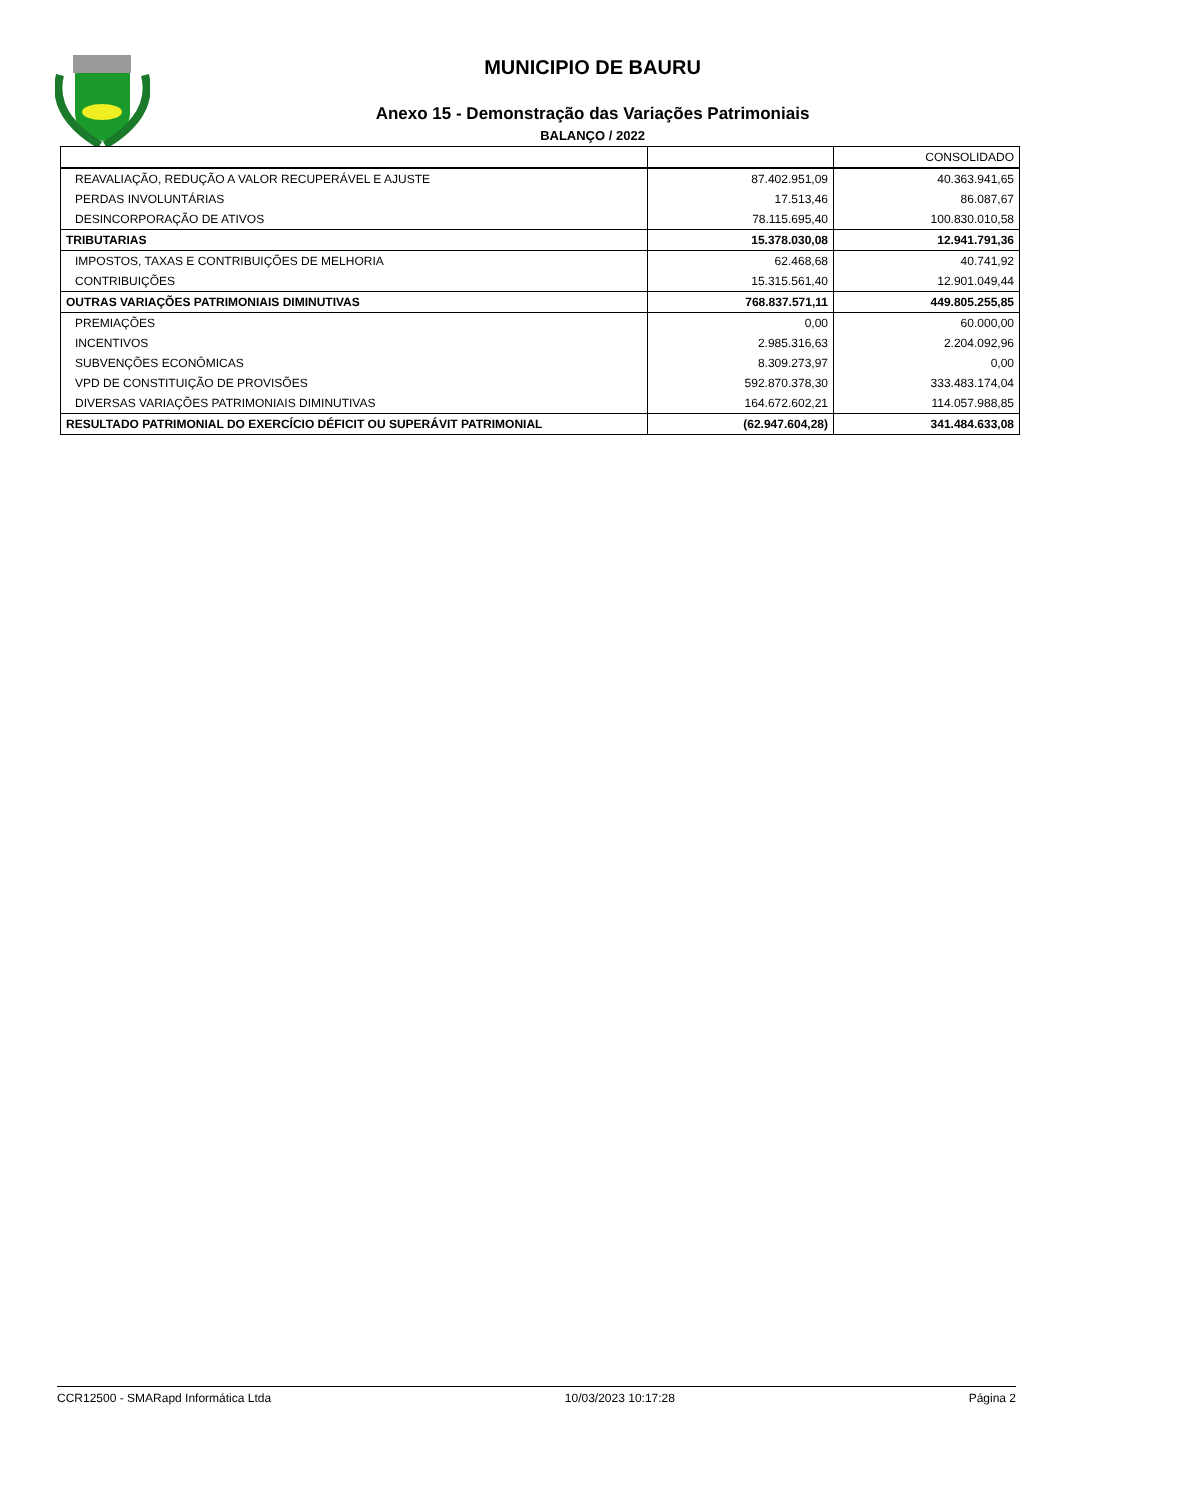MUNICIPIO DE BAURU
Anexo 15 - Demonstração das Variações Patrimoniais
BALANÇO / 2022
| | | CONSOLIDADO |
| REAVALIAÇÃO, REDUÇÃO A VALOR RECUPERÁVEL E AJUSTE | 87.402.951,09 | 40.363.941,65 |
| PERDAS INVOLUNTÁRIAS | 17.513,46 | 86.087,67 |
| DESINCORPORAÇÃO DE ATIVOS | 78.115.695,40 | 100.830.010,58 |
| TRIBUTARIAS | 15.378.030,08 | 12.941.791,36 |
| IMPOSTOS, TAXAS E CONTRIBUIÇÕES DE MELHORIA | 62.468,68 | 40.741,92 |
| CONTRIBUIÇÕES | 15.315.561,40 | 12.901.049,44 |
| OUTRAS VARIAÇÕES PATRIMONIAIS DIMINUTIVAS | 768.837.571,11 | 449.805.255,85 |
| PREMIAÇÕES | 0,00 | 60.000,00 |
| INCENTIVOS | 2.985.316,63 | 2.204.092,96 |
| SUBVENÇÕES ECONÔMICAS | 8.309.273,97 | 0,00 |
| VPD DE CONSTITUIÇÃO DE PROVISÕES | 592.870.378,30 | 333.483.174,04 |
| DIVERSAS VARIAÇÕES PATRIMONIAIS DIMINUTIVAS | 164.672.602,21 | 114.057.988,85 |
| RESULTADO PATRIMONIAL DO EXERCÍCIO DÉFICIT OU SUPERÁVIT PATRIMONIAL | (62.947.604,28) | 341.484.633,08 |
CCR12500 - SMARapd Informática Ltda 10/03/2023 10:17:28 Página 2